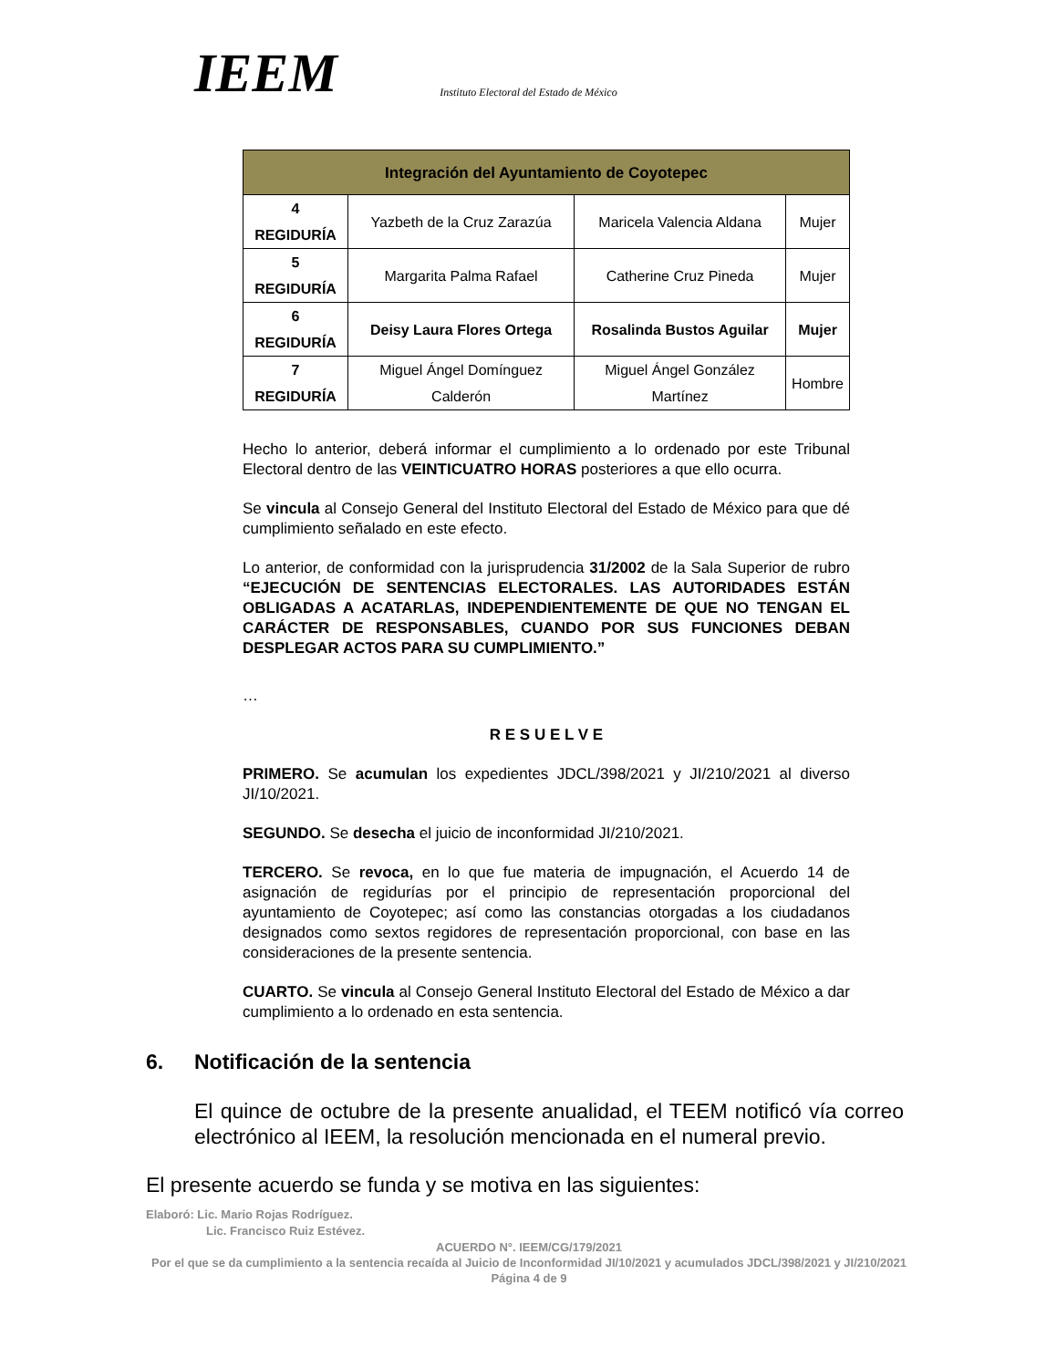IEEM
Instituto Electoral del Estado de México
| Integración del Ayuntamiento de Coyotepec | | | |
| --- | --- | --- | --- |
| 4 REGIDURÍA | Yazbeth de la Cruz Zarazúa | Maricela Valencia Aldana | Mujer |
| 5 REGIDURÍA | Margarita Palma Rafael | Catherine Cruz Pineda | Mujer |
| 6 REGIDURÍA | Deisy Laura Flores Ortega | Rosalinda Bustos Aguilar | Mujer |
| 7 REGIDURÍA | Miguel Ángel Domínguez Calderón | Miguel Ángel González Martínez | Hombre |
Hecho lo anterior, deberá informar el cumplimiento a lo ordenado por este Tribunal Electoral dentro de las VEINTICUATRO HORAS posteriores a que ello ocurra.
Se vincula al Consejo General del Instituto Electoral del Estado de México para que dé cumplimiento señalado en este efecto.
Lo anterior, de conformidad con la jurisprudencia 31/2002 de la Sala Superior de rubro “EJECUCIÓN DE SENTENCIAS ELECTORALES. LAS AUTORIDADES ESTÁN OBLIGADAS A ACATARLAS, INDEPENDIENTEMENTE DE QUE NO TENGAN EL CARÁCTER DE RESPONSABLES, CUANDO POR SUS FUNCIONES DEBAN DESPLEGAR ACTOS PARA SU CUMPLIMIENTO.”
…
R E S U E L V E
PRIMERO. Se acumulan los expedientes JDCL/398/2021 y JI/210/2021 al diverso JI/10/2021.
SEGUNDO. Se desecha el juicio de inconformidad JI/210/2021.
TERCERO. Se revoca, en lo que fue materia de impugnación, el Acuerdo 14 de asignación de regidurías por el principio de representación proporcional del ayuntamiento de Coyotepec; así como las constancias otorgadas a los ciudadanos designados como sextos regidores de representación proporcional, con base en las consideraciones de la presente sentencia.
CUARTO. Se vincula al Consejo General Instituto Electoral del Estado de México a dar cumplimiento a lo ordenado en esta sentencia.
6. Notificación de la sentencia
El quince de octubre de la presente anualidad, el TEEM notificó vía correo electrónico al IEEM, la resolución mencionada en el numeral previo.
El presente acuerdo se funda y se motiva en las siguientes:
Elaboró: Lic. Mario Rojas Rodríguez.
Lic. Francisco Ruiz Estévez.
ACUERDO N°. IEEM/CG/179/2021
Por el que se da cumplimiento a la sentencia recaída al Juicio de Inconformidad JI/10/2021 y acumulados JDCL/398/2021 y JI/210/2021
Página 4 de 9